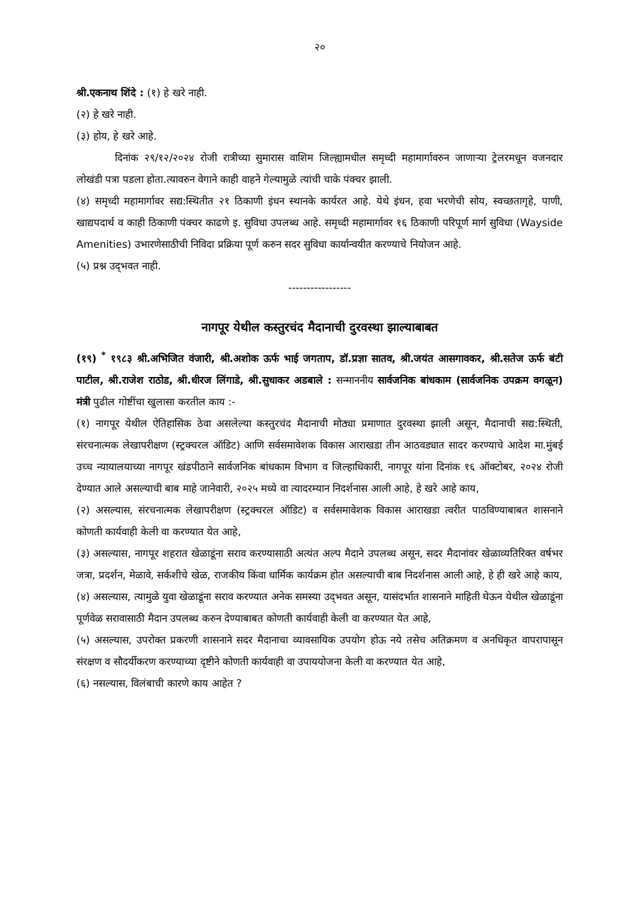२०
श्री.एकनाथ शिंदे : (१) हे खरे नाही.
(२) हे खरे नाही.
(३) होय, हे खरे आहे.
दिनांक २९/१२/२०२४ रोजी रात्रीच्या सुमारास वाशिम जिल्ह्यामधील समृध्दी महामार्गावरुन जाणाऱ्या ट्रेलरमधून वजनदार लोखंडी पत्रा पडला होता.त्यावरुन वेगाने काही वाहने गेल्यामुळे त्यांची चाके पंक्चर झाली.
(४) समृध्दी महामार्गावर सद्य:स्थितीत २१ ठिकाणी इंधन स्थानके कार्यरत आहे. येथे इंधन, हवा भरणेची सोय, स्वच्छतागृहे, पाणी, खाद्यपदार्थ व काही ठिकाणी पंक्चर काढणे इ. सुविधा उपलब्ध आहे. समृध्दी महामार्गावर १६ ठिकाणी परिपूर्ण मार्ग सुविधा (Wayside Amenities) उभारणेसाठीची निविदा प्रक्रिया पूर्ण करुन सदर सुविधा कार्यान्वयीत करण्याचे नियोजन आहे.
(५) प्रश्न उद्‌भवत नाही.
-----------------
नागपूर येथील कस्तुरचंद मैदानाची दुरवस्था झाल्याबाबत
(१९) <sup>*</sup> १९८३ श्री.अभिजित वंजारी, श्री.अशोक ऊर्फ भाई जगताप, डॉ.प्रज्ञा सातव, श्री.जयंत आसगावकर, श्री.सतेज ऊर्फ बंटी पाटील, श्री.राजेश राठोड, श्री.धीरज लिंगाडे, श्री.सुधाकर अडबाले : सन्माननीय सार्वजनिक बांधकाम (सार्वजनिक उपक्रम वगळून) मंत्री पुढील गोष्टींचा खुलासा करतील काय :-
(१) नागपूर येथील ऐतिहासिक ठेवा असलेल्या कस्तुरचंद मैदानाची मोठ्या प्रमाणात दुरवस्था झाली असून, मैदानाची सद्य:स्थिती, संरचनात्मक लेखापरीक्षण (स्ट्रक्चरल ऑडिट) आणि सर्वसमावेशक विकास आराखडा तीन आठवड्यात सादर करण्याचे आदेश मा.मुंबई उच्च न्यायालयाच्या नागपूर खंडपीठाने सार्वजनिक बांधकाम विभाग व जिल्हाधिकारी, नागपूर यांना दिनांक १६ ऑक्टोबर, २०२४ रोजी देण्यात आले असल्याची बाब माहे जानेवारी, २०२५ मध्ये वा त्यादरम्यान निदर्शनास आली आहे, हे खरे आहे काय,
(२) असल्यास, संरचनात्मक लेखापरीक्षण (स्ट्रक्चरल ऑडिट) व सर्वसमावेशक विकास आराखडा त्वरीत पाठविण्याबाबत शासनाने कोणती कार्यवाही केली वा करण्यात येत आहे,
(३) असल्यास, नागपूर शहरात खेळाडूंना सराव करण्यासाठी अत्यंत अल्प मैदाने उपलब्ध असून, सदर मैदानांवर खेळाव्यतिरिक्त वर्षभर जत्रा, प्रदर्शन, मेळावे, सर्कशीचे खेळ, राजकीय किंवा धार्मिक कार्यक्रम होत असल्याची बाब निदर्शनास आली आहे, हे ही खरे आहे काय,
(४) असल्यास, त्यामुळे युवा खेळाडूंना सराव करण्यात अनेक समस्या उद्‌भवत असून, यासंदर्भात शासनाने माहिती घेऊन येथील खेळाडूंना पूर्णवेळ सरावासाठी मैदान उपलब्ध करुन देण्याबाबत कोणती कार्यवाही केली वा करण्यात येत आहे,
(५) असल्यास, उपरोक्त प्रकरणी शासनाने सदर मैदानाचा व्यावसायिक उपयोग होऊ नये तसेच अतिक्रमण व अनधिकृत वापरापासून संरक्षण व सौदर्यीकरण करण्याच्या दृष्टीने कोणती कार्यवाही वा उपाययोजना केली वा करण्यात येत आहे,
(६) नसल्यास, विलंबाची कारणे काय आहेत ?